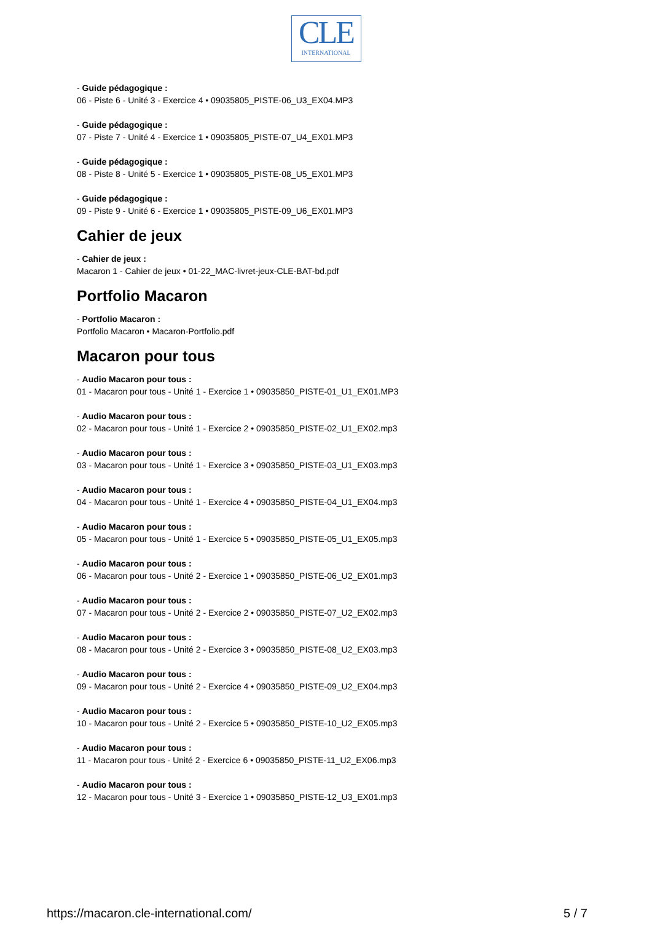CLE
INTERNATIONAL
- Guide pédagogique :
06 - Piste 6 - Unité 3 - Exercice 4 • 09035805_PISTE-06_U3_EX04.MP3
- Guide pédagogique :
07 - Piste 7 - Unité 4 - Exercice 1 • 09035805_PISTE-07_U4_EX01.MP3
- Guide pédagogique :
08 - Piste 8 - Unité 5 - Exercice 1 • 09035805_PISTE-08_U5_EX01.MP3
- Guide pédagogique :
09 - Piste 9 - Unité 6 - Exercice 1 • 09035805_PISTE-09_U6_EX01.MP3
Cahier de jeux
- Cahier de jeux :
Macaron 1 - Cahier de jeux • 01-22_MAC-livret-jeux-CLE-BAT-bd.pdf
Portfolio Macaron
- Portfolio Macaron :
Portfolio Macaron • Macaron-Portfolio.pdf
Macaron pour tous
- Audio Macaron pour tous :
01 - Macaron pour tous - Unité 1 - Exercice 1 • 09035850_PISTE-01_U1_EX01.MP3
- Audio Macaron pour tous :
02 - Macaron pour tous - Unité 1 - Exercice 2 • 09035850_PISTE-02_U1_EX02.mp3
- Audio Macaron pour tous :
03 - Macaron pour tous - Unité 1 - Exercice 3 • 09035850_PISTE-03_U1_EX03.mp3
- Audio Macaron pour tous :
04 - Macaron pour tous - Unité 1 - Exercice 4 • 09035850_PISTE-04_U1_EX04.mp3
- Audio Macaron pour tous :
05 - Macaron pour tous - Unité 1 - Exercice 5 • 09035850_PISTE-05_U1_EX05.mp3
- Audio Macaron pour tous :
06 - Macaron pour tous - Unité 2 - Exercice 1 • 09035850_PISTE-06_U2_EX01.mp3
- Audio Macaron pour tous :
07 - Macaron pour tous - Unité 2 - Exercice 2 • 09035850_PISTE-07_U2_EX02.mp3
- Audio Macaron pour tous :
08 - Macaron pour tous - Unité 2 - Exercice 3 • 09035850_PISTE-08_U2_EX03.mp3
- Audio Macaron pour tous :
09 - Macaron pour tous - Unité 2 - Exercice 4 • 09035850_PISTE-09_U2_EX04.mp3
- Audio Macaron pour tous :
10 - Macaron pour tous - Unité 2 - Exercice 5 • 09035850_PISTE-10_U2_EX05.mp3
- Audio Macaron pour tous :
11 - Macaron pour tous - Unité 2 - Exercice 6 • 09035850_PISTE-11_U2_EX06.mp3
- Audio Macaron pour tous :
12 - Macaron pour tous - Unité 3 - Exercice 1 • 09035850_PISTE-12_U3_EX01.mp3
https://macaron.cle-international.com/ 5 / 7